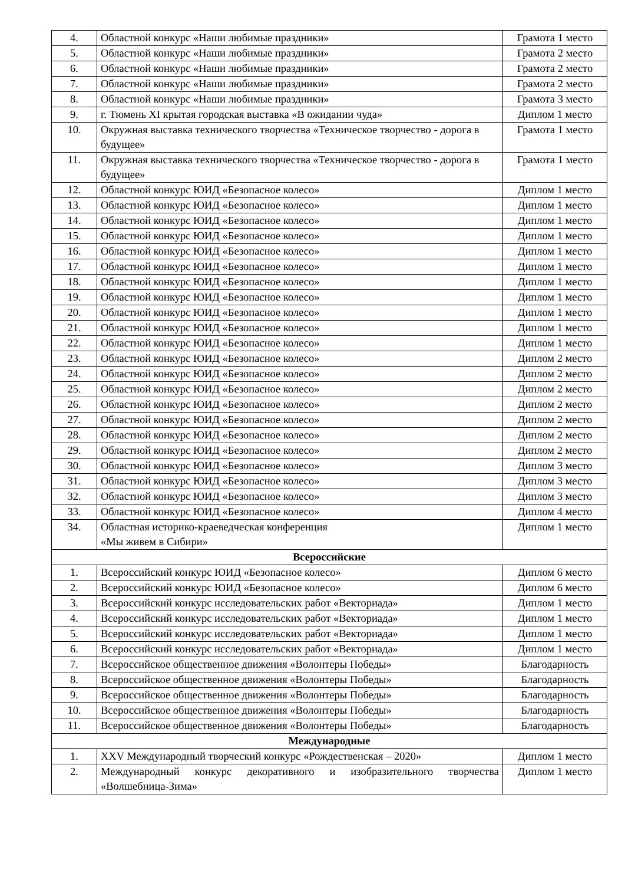| 4. | Областной конкурс «Наши любимые праздники» | Грамота 1 место |
| 5. | Областной конкурс «Наши любимые праздники» | Грамота 2 место |
| 6. | Областной конкурс «Наши любимые праздники» | Грамота 2 место |
| 7. | Областной конкурс «Наши любимые праздники» | Грамота 2 место |
| 8. | Областной конкурс «Наши любимые праздники» | Грамота 3 место |
| 9. | г. Тюмень XI крытая городская выставка «В ожидании чуда» | Диплом 1 место |
| 10. | Окружная выставка технического творчества «Техническое творчество - дорога в будущее» | Грамота 1 место |
| 11. | Окружная выставка технического творчества «Техническое творчество - дорога в будущее» | Грамота 1 место |
| 12. | Областной конкурс ЮИД «Безопасное колесо» | Диплом 1 место |
| 13. | Областной конкурс ЮИД «Безопасное колесо» | Диплом 1 место |
| 14. | Областной конкурс ЮИД «Безопасное колесо» | Диплом 1 место |
| 15. | Областной конкурс ЮИД «Безопасное колесо» | Диплом 1 место |
| 16. | Областной конкурс ЮИД «Безопасное колесо» | Диплом 1 место |
| 17. | Областной конкурс ЮИД «Безопасное колесо» | Диплом 1 место |
| 18. | Областной конкурс ЮИД «Безопасное колесо» | Диплом 1 место |
| 19. | Областной конкурс ЮИД «Безопасное колесо» | Диплом 1 место |
| 20. | Областной конкурс ЮИД «Безопасное колесо» | Диплом 1 место |
| 21. | Областной конкурс ЮИД «Безопасное колесо» | Диплом 1 место |
| 22. | Областной конкурс ЮИД «Безопасное колесо» | Диплом 1 место |
| 23. | Областной конкурс ЮИД «Безопасное колесо» | Диплом 2 место |
| 24. | Областной конкурс ЮИД «Безопасное колесо» | Диплом 2 место |
| 25. | Областной конкурс ЮИД «Безопасное колесо» | Диплом 2 место |
| 26. | Областной конкурс ЮИД «Безопасное колесо» | Диплом 2 место |
| 27. | Областной конкурс ЮИД «Безопасное колесо» | Диплом 2 место |
| 28. | Областной конкурс ЮИД «Безопасное колесо» | Диплом 2 место |
| 29. | Областной конкурс ЮИД «Безопасное колесо» | Диплом 2 место |
| 30. | Областной конкурс ЮИД «Безопасное колесо» | Диплом 3 место |
| 31. | Областной конкурс ЮИД «Безопасное колесо» | Диплом 3 место |
| 32. | Областной конкурс ЮИД «Безопасное колесо» | Диплом 3 место |
| 33. | Областной конкурс ЮИД «Безопасное колесо» | Диплом 4 место |
| 34. | Областная историко-краеведческая конференция «Мы живем в Сибири» | Диплом 1 место |
| Всероссийские | | |
| 1. | Всероссийский конкурс ЮИД «Безопасное колесо» | Диплом 6 место |
| 2. | Всероссийский конкурс ЮИД «Безопасное колесо» | Диплом 6 место |
| 3. | Всероссийский конкурс исследовательских работ «Векториада» | Диплом 1 место |
| 4. | Всероссийский конкурс исследовательских работ «Векториада» | Диплом 1 место |
| 5. | Всероссийский конкурс исследовательских работ «Векториада» | Диплом 1 место |
| 6. | Всероссийский конкурс исследовательских работ «Векториада» | Диплом 1 место |
| 7. | Всероссийское общественное движения «Волонтеры Победы» | Благодарность |
| 8. | Всероссийское общественное движения «Волонтеры Победы» | Благодарность |
| 9. | Всероссийское общественное движения «Волонтеры Победы» | Благодарность |
| 10. | Всероссийское общественное движения «Волонтеры Победы» | Благодарность |
| 11. | Всероссийское общественное движения «Волонтеры Победы» | Благодарность |
| Международные | | |
| 1. | XXV Международный творческий конкурс «Рождественская – 2020» | Диплом 1 место |
| 2. | Международный конкурс декоративного и изобразительного творчества «Волшебница-Зима» | Диплом 1 место |